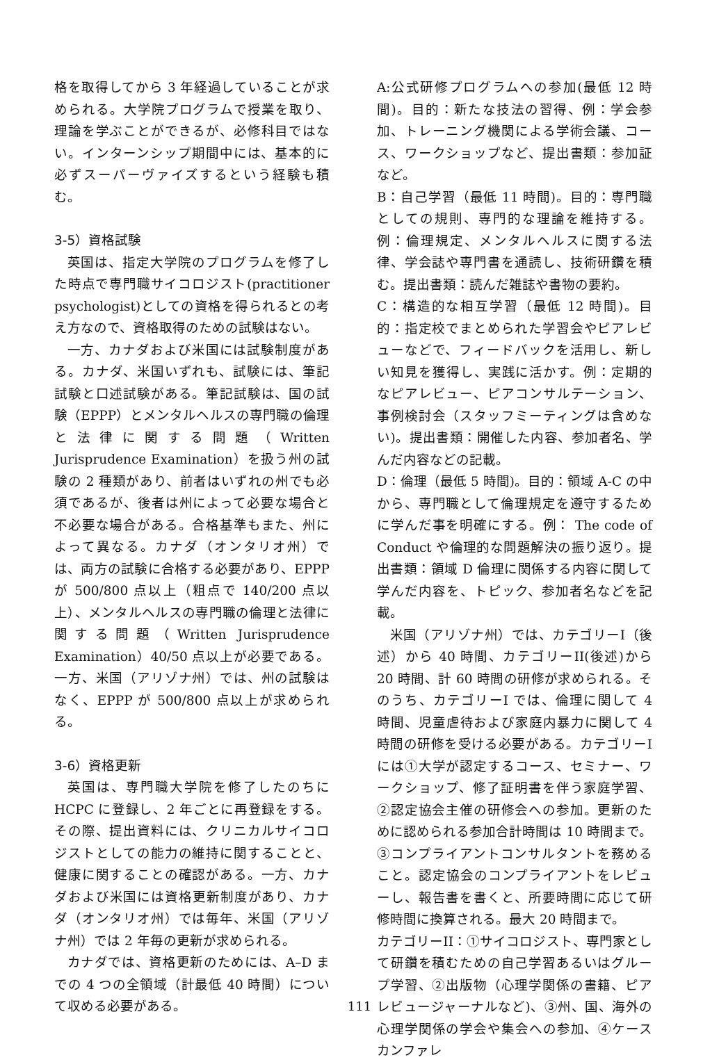格を取得してから 3 年経過していることが求められる。大学院プログラムで授業を取り、理論を学ぶことができるが、必修科目ではない。インターンシップ期間中には、基本的に必ずスーパーヴァイズするという経験も積む。
3-5）資格試験
英国は、指定大学院のプログラムを修了した時点で専門職サイコロジスト(practitioner psychologist)としての資格を得られるとの考え方なので、資格取得のための試験はない。
一方、カナダおよび米国には試験制度がある。カナダ、米国いずれも、試験には、筆記試験と口述試験がある。筆記試験は、国の試験（EPPP）とメンタルヘルスの専門職の倫理と法律に関する問題（Written Jurisprudence Examination）を扱う州の試験の 2 種類があり、前者はいずれの州でも必須であるが、後者は州によって必要な場合と不必要な場合がある。合格基準もまた、州によって異なる。カナダ（オンタリオ州）では、両方の試験に合格する必要があり、EPPP が 500/800 点以上（粗点で 140/200 点以上）、メンタルヘルスの専門職の倫理と法律に関する問題（Written Jurisprudence Examination）40/50 点以上が必要である。一方、米国（アリゾナ州）では、州の試験はなく、EPPP が 500/800 点以上が求められる。
3-6）資格更新
英国は、専門職大学院を修了したのちに HCPC に登録し、2 年ごとに再登録をする。その際、提出資料には、クリニカルサイコロジストとしての能力の維持に関することと、健康に関することの確認がある。一方、カナダおよび米国には資格更新制度があり、カナダ（オンタリオ州）では毎年、米国（アリゾナ州）では 2 年毎の更新が求められる。
カナダでは、資格更新のためには、A–D までの 4 つの全領域（計最低 40 時間）について収める必要がある。
A:公式研修プログラムへの参加(最低 12 時間)。目的：新たな技法の習得、例：学会参加、トレーニング機関による学術会議、コース、ワークショップなど、提出書類：参加証など。
B：自己学習（最低 11 時間)。目的：専門職としての規則、専門的な理論を維持する。例：倫理規定、メンタルヘルスに関する法律、学会誌や専門書を通読し、技術研鑽を積む。提出書類：読んだ雑誌や書物の要約。
C：構造的な相互学習（最低 12 時間)。目的：指定校でまとめられた学習会やピアレビューなどで、フィードバックを活用し、新しい知見を獲得し、実践に活かす。例：定期的なピアレビュー、ピアコンサルテーション、事例検討会（スタッフミーティングは含めない)。提出書類：開催した内容、参加者名、学んだ内容などの記載。
D：倫理（最低 5 時間)。目的：領域 A-C の中から、専門職として倫理規定を遵守するために学んだ事を明確にする。例： The code of Conduct や倫理的な問題解決の振り返り。提出書類：領域 D 倫理に関係する内容に関して学んだ内容を、トピック、参加者名などを記載。
米国（アリゾナ州）では、カテゴリーI（後述）から 40 時間、カテゴリーII(後述)から 20 時間、計 60 時間の研修が求められる。そのうち、カテゴリーI では、倫理に関して 4 時間、児童虐待および家庭内暴力に関して 4 時間の研修を受ける必要がある。カテゴリーI には①大学が認定するコース、セミナー、ワークショップ、修了証明書を伴う家庭学習、②認定協会主催の研修会への参加。更新のために認められる参加合計時間は 10 時間まで。③コンプライアントコンサルタントを務めること。認定協会のコンプライアントをレビューし、報告書を書くと、所要時間に応じて研修時間に換算される。最大 20 時間まで。
カテゴリーII：①サイコロジスト、専門家として研鑽を積むための自己学習あるいはグループ学習、②出版物（心理学関係の書籍、ピアレビュージャーナルなど)、③州、国、海外の心理学関係の学会や集会への参加、④ケースカンファレ
111